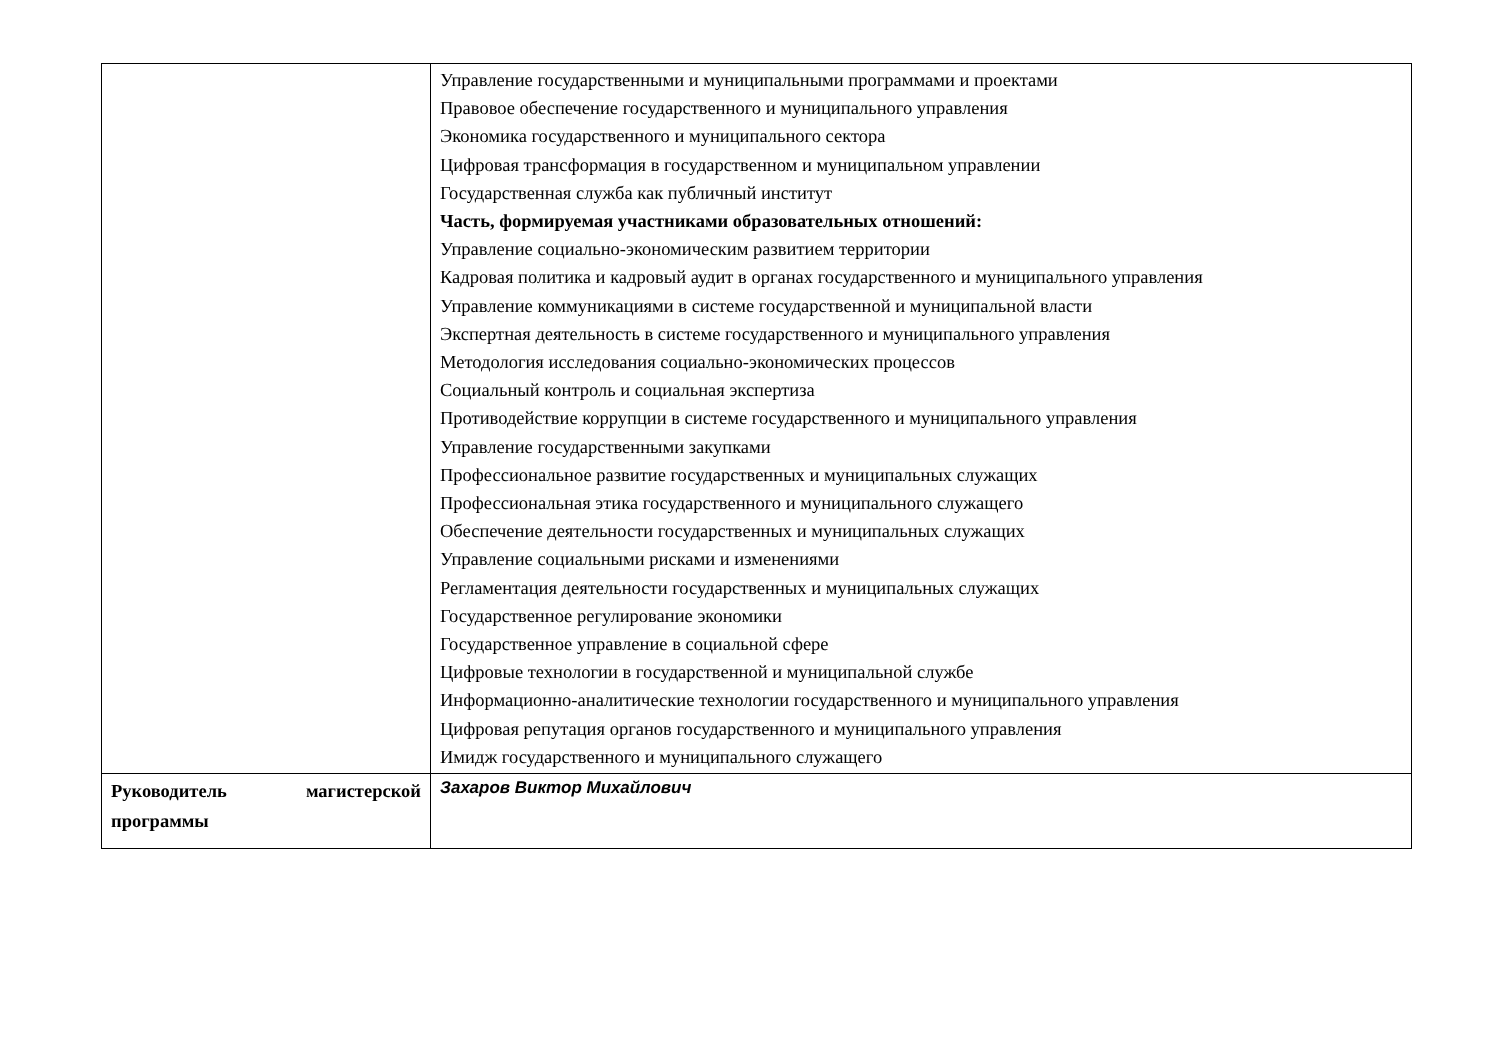| | Управление государственными и муниципальными программами и проектами Правовое обеспечение государственного и муниципального управления Экономика государственного и муниципального сектора Цифровая трансформация в государственном и муниципальном управлении Государственная служба как публичный институт Часть, формируемая участниками образовательных отношений: Управление социально-экономическим развитием территории Кадровая политика и кадровый аудит в органах государственного и муниципального управления Управление коммуникациями в системе государственной и муниципальной власти Экспертная деятельность в системе государственного и муниципального управления Методология исследования социально-экономических процессов Социальный контроль и социальная экспертиза Противодействие коррупции в системе государственного и муниципального управления Управление государственными закупками Профессиональное развитие государственных и муниципальных служащих Профессиональная этика государственного и муниципального служащего Обеспечение деятельности государственных и муниципальных служащих Управление социальными рисками и изменениями Регламентация деятельности государственных и муниципальных служащих Государственное регулирование экономики Государственное управление в социальной сфере Цифровые технологии в государственной и муниципальной службе Информационно-аналитические технологии государственного и муниципального управления Цифровая репутация органов государственного и муниципального управления Имидж государственного и муниципального служащего |
| Руководитель магистерской программы | Захаров Виктор Михайлович |